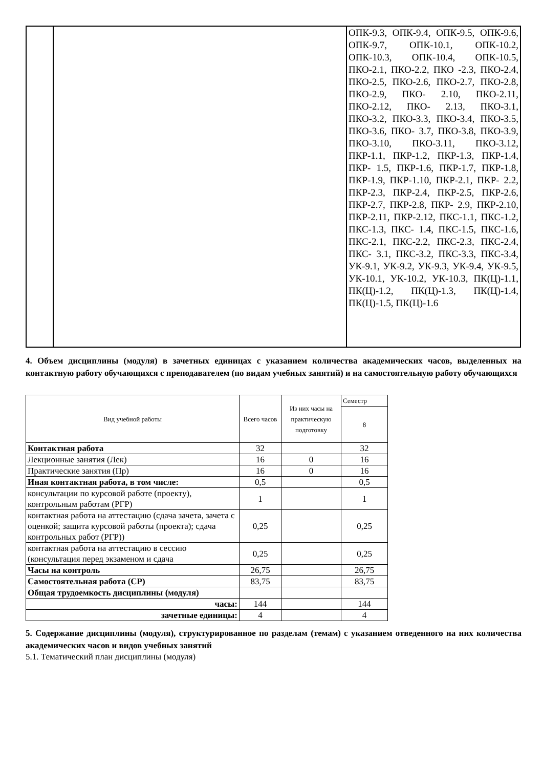| | | ОПК-9.3, ОПК-9.4, ОПК-9.5, ОПК-9.6, ОПК-9.7, ОПК-10.1, ОПК-10.2, ОПК-10.3, ОПК-10.4, ОПК-10.5, ПКО-2.1, ПКО-2.2, ПКО -2.3, ПКО-2.4, ПКО-2.5, ПКО-2.6, ПКО-2.7, ПКО-2.8, ПКО-2.9, ПКО- 2.10, ПКО-2.11, ПКО-2.12, ПКО- 2.13, ПКО-3.1, ПКО-3.2, ПКО-3.3, ПКО-3.4, ПКО-3.5, ПКО-3.6, ПКО- 3.7, ПКО-3.8, ПКО-3.9, ПКО-3.10, ПКО-3.11, ПКО-3.12, ПКР-1.1, ПКР-1.2, ПКР-1.3, ПКР-1.4, ПКР- 1.5, ПКР-1.6, ПКР-1.7, ПКР-1.8, ПКР-1.9, ПКР-1.10, ПКР-2.1, ПКР- 2.2, ПКР-2.3, ПКР-2.4, ПКР-2.5, ПКР-2.6, ПКР-2.7, ПКР-2.8, ПКР- 2.9, ПКР-2.10, ПКР-2.11, ПКР-2.12, ПКС-1.1, ПКС-1.2, ПКС-1.3, ПКС- 1.4, ПКС-1.5, ПКС-1.6, ПКС-2.1, ПКС-2.2, ПКС-2.3, ПКС-2.4, ПКС- 3.1, ПКС-3.2, ПКС-3.3, ПКС-3.4, УК-9.1, УК-9.2, УК-9.3, УК-9.4, УК-9.5, УК-10.1, УК-10.2, УК-10.3, ПК(Ц)-1.1, ПК(Ц)-1.2, ПК(Ц)-1.3, ПК(Ц)-1.4, ПК(Ц)-1.5, ПК(Ц)-1.6 |
4. Объем дисциплины (модуля) в зачетных единицах с указанием количества академических часов, выделенных на контактную работу обучающихся с преподавателем (по видам учебных занятий) и на самостоятельную работу обучающихся
| Вид учебной работы | Всего часов | Из них часы на практическую подготовку | Семестр |
| | | | 8 |
| Контактная работа | 32 | | 32 |
| Лекционные занятия (Лек) | 16 | 0 | 16 |
| Практические занятия (Пр) | 16 | 0 | 16 |
| Иная контактная работа, в том числе: | 0,5 | | 0,5 |
| консультации по курсовой работе (проекту), контрольным работам (РГР) | 1 | | 1 |
| контактная работа на аттестацию (сдача зачета, зачета с оценкой; защита курсовой работы (проекта); сдача контрольных работ (РГР)) | 0,25 | | 0,25 |
| контактная работа на аттестацию в сессию (консультация перед экзаменом и сдача | 0,25 | | 0,25 |
| Часы на контроль | 26,75 | | 26,75 |
| Самостоятельная работа (СР) | 83,75 | | 83,75 |
| Общая трудоемкость дисциплины (модуля) | | | |
| часы: | 144 | | 144 |
| зачетные единицы: | 4 | | 4 |
5. Содержание дисциплины (модуля), структурированное по разделам (темам) с указанием отведенного на них количества академических часов и видов учебных занятий
5.1. Тематический план дисциплины (модуля)